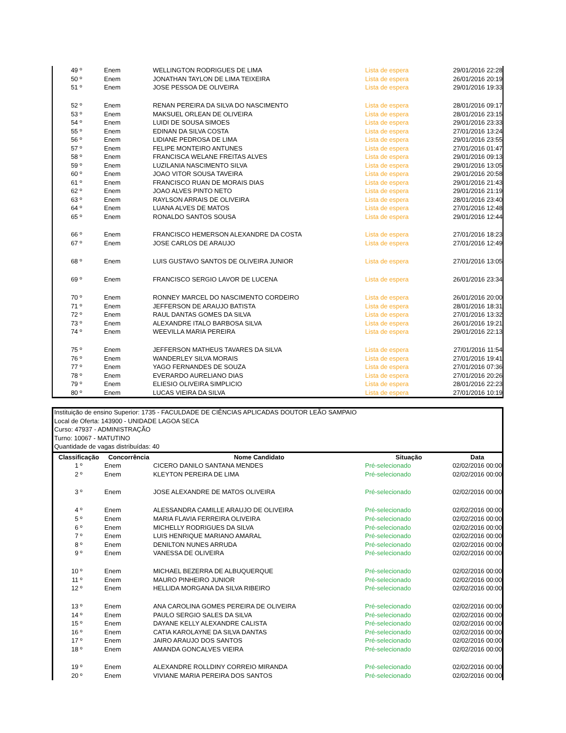| 49 º | Enem | WELLINGTON RODRIGUES DE LIMA | Lista de espera | 29/01/2016 22:28 |
| 50 º | Enem | JONATHAN TAYLON DE LIMA TEIXEIRA | Lista de espera | 26/01/2016 20:19 |
| 51 º | Enem | JOSE PESSOA DE OLIVEIRA | Lista de espera | 29/01/2016 19:33 |
| 52 º | Enem | RENAN PEREIRA DA SILVA DO NASCIMENTO | Lista de espera | 28/01/2016 09:17 |
| 53 º | Enem | MAKSUEL ORLEAN DE OLIVEIRA | Lista de espera | 28/01/2016 23:15 |
| 54 º | Enem | LUIDI DE SOUSA SIMOES | Lista de espera | 29/01/2016 23:33 |
| 55 º | Enem | EDINAN DA SILVA COSTA | Lista de espera | 27/01/2016 13:24 |
| 56 º | Enem | LIDIANE PEDROSA DE LIMA | Lista de espera | 29/01/2016 23:55 |
| 57 º | Enem | FELIPE MONTEIRO ANTUNES | Lista de espera | 27/01/2016 01:47 |
| 58 º | Enem | FRANCISCA WELANE FREITAS ALVES | Lista de espera | 29/01/2016 09:13 |
| 59 º | Enem | LUZILANIA NASCIMENTO SILVA | Lista de espera | 29/01/2016 13:05 |
| 60 º | Enem | JOAO VITOR SOUSA TAVEIRA | Lista de espera | 29/01/2016 20:58 |
| 61 º | Enem | FRANCISCO RUAN DE MORAIS DIAS | Lista de espera | 29/01/2016 21:43 |
| 62 º | Enem | JOAO ALVES PINTO NETO | Lista de espera | 29/01/2016 21:19 |
| 63 º | Enem | RAYLSON ARRAIS DE OLIVEIRA | Lista de espera | 28/01/2016 23:40 |
| 64 º | Enem | LUANA ALVES DE MATOS | Lista de espera | 27/01/2016 12:48 |
| 65 º | Enem | RONALDO SANTOS SOUSA | Lista de espera | 29/01/2016 12:44 |
| 66 º | Enem | FRANCISCO HEMERSON ALEXANDRE DA COSTA | Lista de espera | 27/01/2016 18:23 |
| 67 º | Enem | JOSE CARLOS DE ARAUJO | Lista de espera | 27/01/2016 12:49 |
| 68 º | Enem | LUIS GUSTAVO SANTOS DE OLIVEIRA JUNIOR | Lista de espera | 27/01/2016 13:05 |
| 69 º | Enem | FRANCISCO SERGIO LAVOR DE LUCENA | Lista de espera | 26/01/2016 23:34 |
| 70 º | Enem | RONNEY MARCEL DO NASCIMENTO CORDEIRO | Lista de espera | 26/01/2016 20:00 |
| 71 º | Enem | JEFFERSON DE ARAUJO BATISTA | Lista de espera | 28/01/2016 18:31 |
| 72 º | Enem | RAUL DANTAS GOMES DA SILVA | Lista de espera | 27/01/2016 13:32 |
| 73 º | Enem | ALEXANDRE ITALO BARBOSA SILVA | Lista de espera | 26/01/2016 19:21 |
| 74 º | Enem | WEEVILLA MARIA PEREIRA | Lista de espera | 29/01/2016 22:13 |
| 75 º | Enem | JEFFERSON MATHEUS TAVARES DA SILVA | Lista de espera | 27/01/2016 11:54 |
| 76 º | Enem | WANDERLEY SILVA MORAIS | Lista de espera | 27/01/2016 19:41 |
| 77 º | Enem | YAGO FERNANDES DE SOUZA | Lista de espera | 27/01/2016 07:36 |
| 78 º | Enem | EVERARDO AURELIANO DIAS | Lista de espera | 27/01/2016 20:26 |
| 79 º | Enem | ELIESIO OLIVEIRA SIMPLICIO | Lista de espera | 28/01/2016 22:23 |
| 80 º | Enem | LUCAS VIEIRA DA SILVA | Lista de espera | 27/01/2016 10:19 |
Instituição de ensino Superior: 1735 - FACULDADE DE CIÊNCIAS APLICADAS DOUTOR LEÃO SAMPAIO
Local de Oferta: 143900 - UNIDADE LAGOA SECA
Curso: 47937 - ADMINISTRAÇÃO
Turno: 10067 - MATUTINO
Quantidade de vagas distribuídas: 40
| Classificação | Concorrência | Nome Candidato | Situação | Data |
| --- | --- | --- | --- | --- |
| 1 º | Enem | CICERO DANILO SANTANA MENDES | Pré-selecionado | 02/02/2016 00:00 |
| 2 º | Enem | KLEYTON PEREIRA DE LIMA | Pré-selecionado | 02/02/2016 00:00 |
| 3 º | Enem | JOSE ALEXANDRE DE MATOS OLIVEIRA | Pré-selecionado | 02/02/2016 00:00 |
| 4 º | Enem | ALESSANDRA CAMILLE ARAUJO DE OLIVEIRA | Pré-selecionado | 02/02/2016 00:00 |
| 5 º | Enem | MARIA FLAVIA FERREIRA OLIVEIRA | Pré-selecionado | 02/02/2016 00:00 |
| 6 º | Enem | MICHELLY RODRIGUES DA SILVA | Pré-selecionado | 02/02/2016 00:00 |
| 7 º | Enem | LUIS HENRIQUE MARIANO AMARAL | Pré-selecionado | 02/02/2016 00:00 |
| 8 º | Enem | DENILTON NUNES ARRUDA | Pré-selecionado | 02/02/2016 00:00 |
| 9 º | Enem | VANESSA DE OLIVEIRA | Pré-selecionado | 02/02/2016 00:00 |
| 10 º | Enem | MICHAEL BEZERRA DE ALBUQUERQUE | Pré-selecionado | 02/02/2016 00:00 |
| 11 º | Enem | MAURO PINHEIRO JUNIOR | Pré-selecionado | 02/02/2016 00:00 |
| 12 º | Enem | HELLIDA MORGANA DA SILVA RIBEIRO | Pré-selecionado | 02/02/2016 00:00 |
| 13 º | Enem | ANA CAROLINA GOMES PEREIRA DE OLIVEIRA | Pré-selecionado | 02/02/2016 00:00 |
| 14 º | Enem | PAULO SERGIO SALES DA SILVA | Pré-selecionado | 02/02/2016 00:00 |
| 15 º | Enem | DAYANE KELLY ALEXANDRE CALISTA | Pré-selecionado | 02/02/2016 00:00 |
| 16 º | Enem | CATIA KAROLAYNE DA SILVA DANTAS | Pré-selecionado | 02/02/2016 00:00 |
| 17 º | Enem | JAIRO ARAUJO DOS SANTOS | Pré-selecionado | 02/02/2016 00:00 |
| 18 º | Enem | AMANDA GONCALVES VIEIRA | Pré-selecionado | 02/02/2016 00:00 |
| 19 º | Enem | ALEXANDRE ROLLDINY CORREIO MIRANDA | Pré-selecionado | 02/02/2016 00:00 |
| 20 º | Enem | VIVIANE MARIA PEREIRA DOS SANTOS | Pré-selecionado | 02/02/2016 00:00 |